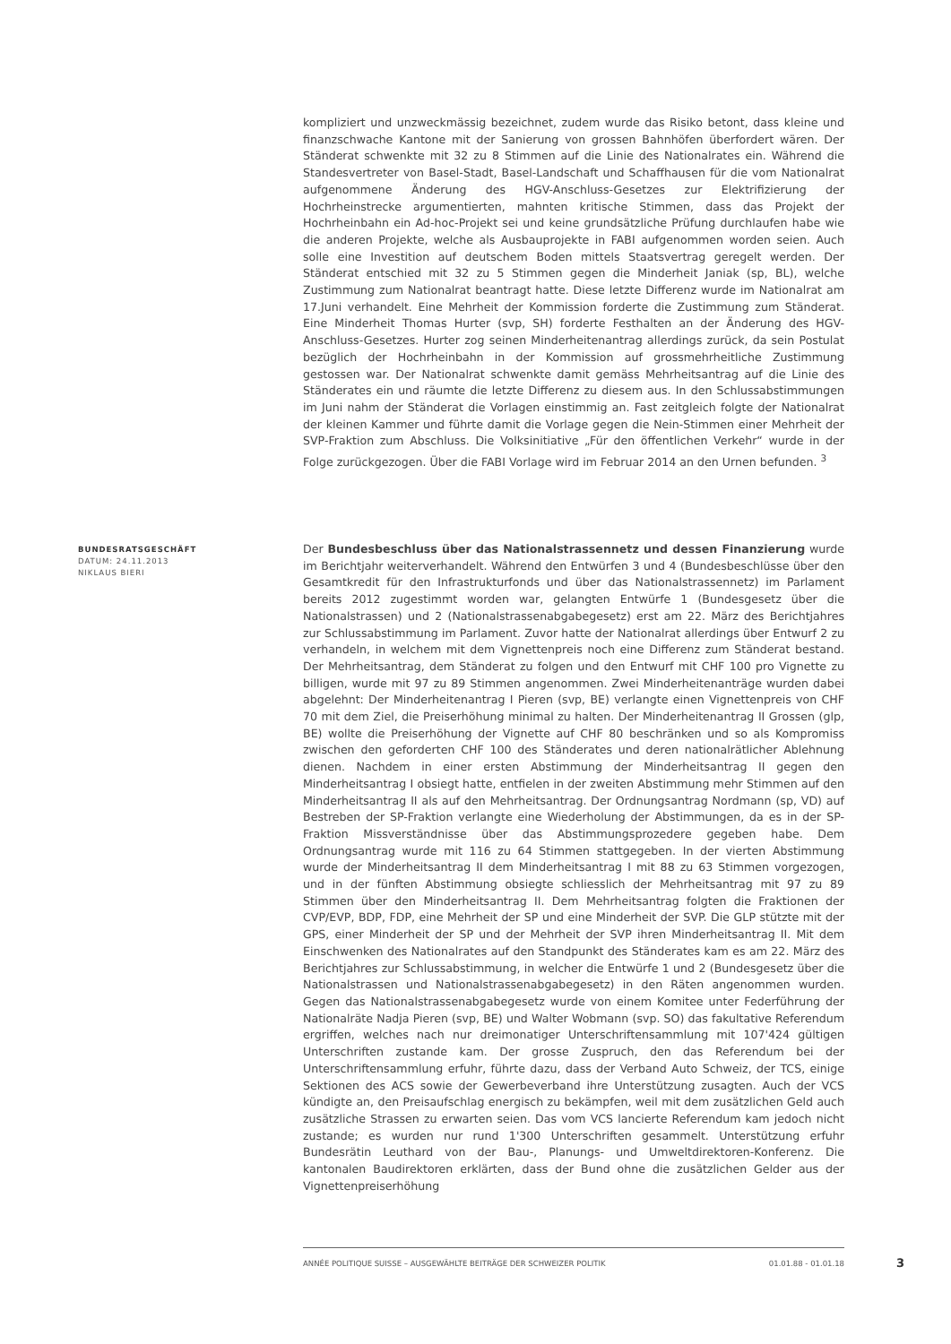kompliziert und unzweckmässig bezeichnet, zudem wurde das Risiko betont, dass kleine und finanzschwache Kantone mit der Sanierung von grossen Bahnhöfen überfordert wären. Der Ständerat schwenkte mit 32 zu 8 Stimmen auf die Linie des Nationalrates ein. Während die Standesvertreter von Basel-Stadt, Basel-Landschaft und Schaffhausen für die vom Nationalrat aufgenommene Änderung des HGV-Anschluss-Gesetzes zur Elektrifizierung der Hochrheinstrecke argumentierten, mahnten kritische Stimmen, dass das Projekt der Hochrheinbahn ein Ad-hoc-Projekt sei und keine grundsätzliche Prüfung durchlaufen habe wie die anderen Projekte, welche als Ausbauprojekte in FABI aufgenommen worden seien. Auch solle eine Investition auf deutschem Boden mittels Staatsvertrag geregelt werden. Der Ständerat entschied mit 32 zu 5 Stimmen gegen die Minderheit Janiak (sp, BL), welche Zustimmung zum Nationalrat beantragt hatte. Diese letzte Differenz wurde im Nationalrat am 17.Juni verhandelt. Eine Mehrheit der Kommission forderte die Zustimmung zum Ständerat. Eine Minderheit Thomas Hurter (svp, SH) forderte Festhalten an der Änderung des HGV-Anschluss-Gesetzes. Hurter zog seinen Minderheitenantrag allerdings zurück, da sein Postulat bezüglich der Hochrheinbahn in der Kommission auf grossmehrheitliche Zustimmung gestossen war. Der Nationalrat schwenkte damit gemäss Mehrheitsantrag auf die Linie des Ständerates ein und räumte die letzte Differenz zu diesem aus. In den Schlussabstimmungen im Juni nahm der Ständerat die Vorlagen einstimmig an. Fast zeitgleich folgte der Nationalrat der kleinen Kammer und führte damit die Vorlage gegen die Nein-Stimmen einer Mehrheit der SVP-Fraktion zum Abschluss. Die Volksinitiative „Für den öffentlichen Verkehr“ wurde in der Folge zurückgezogen. Über die FABI Vorlage wird im Februar 2014 an den Urnen befunden. <sup>3</sup>
BUNDESRATSGESCHÄFT
DATUM: 24.11.2013
NIKLAUS BIERI
Der Bundesbeschluss über das Nationalstrassennetz und dessen Finanzierung wurde im Berichtjahr weiterverhandelt. Während den Entwürfen 3 und 4 (Bundesbeschlüsse über den Gesamtkredit für den Infrastrukturfonds und über das Nationalstrassennetz) im Parlament bereits 2012 zugestimmt worden war, gelangten Entwürfe 1 (Bundesgesetz über die Nationalstrassen) und 2 (Nationalstrassenabgabegesetz) erst am 22. März des Berichtjahres zur Schlussabstimmung im Parlament. Zuvor hatte der Nationalrat allerdings über Entwurf 2 zu verhandeln, in welchem mit dem Vignettenpreis noch eine Differenz zum Ständerat bestand. Der Mehrheitsantrag, dem Ständerat zu folgen und den Entwurf mit CHF 100 pro Vignette zu billigen, wurde mit 97 zu 89 Stimmen angenommen. Zwei Minderheitenanträge wurden dabei abgelehnt: Der Minderheitenantrag I Pieren (svp, BE) verlangte einen Vignettenpreis von CHF 70 mit dem Ziel, die Preiserhöhung minimal zu halten. Der Minderheitenantrag II Grossen (glp, BE) wollte die Preiserhöhung der Vignette auf CHF 80 beschränken und so als Kompromiss zwischen den geforderten CHF 100 des Ständerates und deren nationalrätlicher Ablehnung dienen. Nachdem in einer ersten Abstimmung der Minderheitsantrag II gegen den Minderheitsantrag I obsiegt hatte, entfielen in der zweiten Abstimmung mehr Stimmen auf den Minderheitsantrag II als auf den Mehrheitsantrag. Der Ordnungsantrag Nordmann (sp, VD) auf Bestreben der SP-Fraktion verlangte eine Wiederholung der Abstimmungen, da es in der SP-Fraktion Missverständnisse über das Abstimmungsprozedere gegeben habe. Dem Ordnungsantrag wurde mit 116 zu 64 Stimmen stattgegeben. In der vierten Abstimmung wurde der Minderheitsantrag II dem Minderheitsantrag I mit 88 zu 63 Stimmen vorgezogen, und in der fünften Abstimmung obsiegte schliesslich der Mehrheitsantrag mit 97 zu 89 Stimmen über den Minderheitsantrag II. Dem Mehrheitsantrag folgten die Fraktionen der CVP/EVP, BDP, FDP, eine Mehrheit der SP und eine Minderheit der SVP. Die GLP stützte mit der GPS, einer Minderheit der SP und der Mehrheit der SVP ihren Minderheitsantrag II. Mit dem Einschwenken des Nationalrates auf den Standpunkt des Ständerates kam es am 22. März des Berichtjahres zur Schlussabstimmung, in welcher die Entwürfe 1 und 2 (Bundesgesetz über die Nationalstrassen und Nationalstrassenabgabegesetz) in den Räten angenommen wurden. Gegen das Nationalstrassenabgabegesetz wurde von einem Komitee unter Federführung der Nationalräte Nadja Pieren (svp, BE) und Walter Wobmann (svp. SO) das fakultative Referendum ergriffen, welches nach nur dreimonatiger Unterschriftensammlung mit 107'424 gültigen Unterschriften zustande kam. Der grosse Zuspruch, den das Referendum bei der Unterschriftensammlung erfuhr, führte dazu, dass der Verband Auto Schweiz, der TCS, einige Sektionen des ACS sowie der Gewerbeverband ihre Unterstützung zusagten. Auch der VCS kündigte an, den Preisaufschlag energisch zu bekämpfen, weil mit dem zusätzlichen Geld auch zusätzliche Strassen zu erwarten seien. Das vom VCS lancierte Referendum kam jedoch nicht zustande; es wurden nur rund 1'300 Unterschriften gesammelt. Unterstützung erfuhr Bundesrätin Leuthard von der Bau-, Planungs- und Umweltdirektoren-Konferenz. Die kantonalen Baudirektoren erklärten, dass der Bund ohne die zusätzlichen Gelder aus der Vignettenpreiserhöhung
ANNÉE POLITIQUE SUISSE – AUSGEWÄHLTE BEITRÄGE DER SCHWEIZER POLITIK 01.01.88 - 01.01.18 3